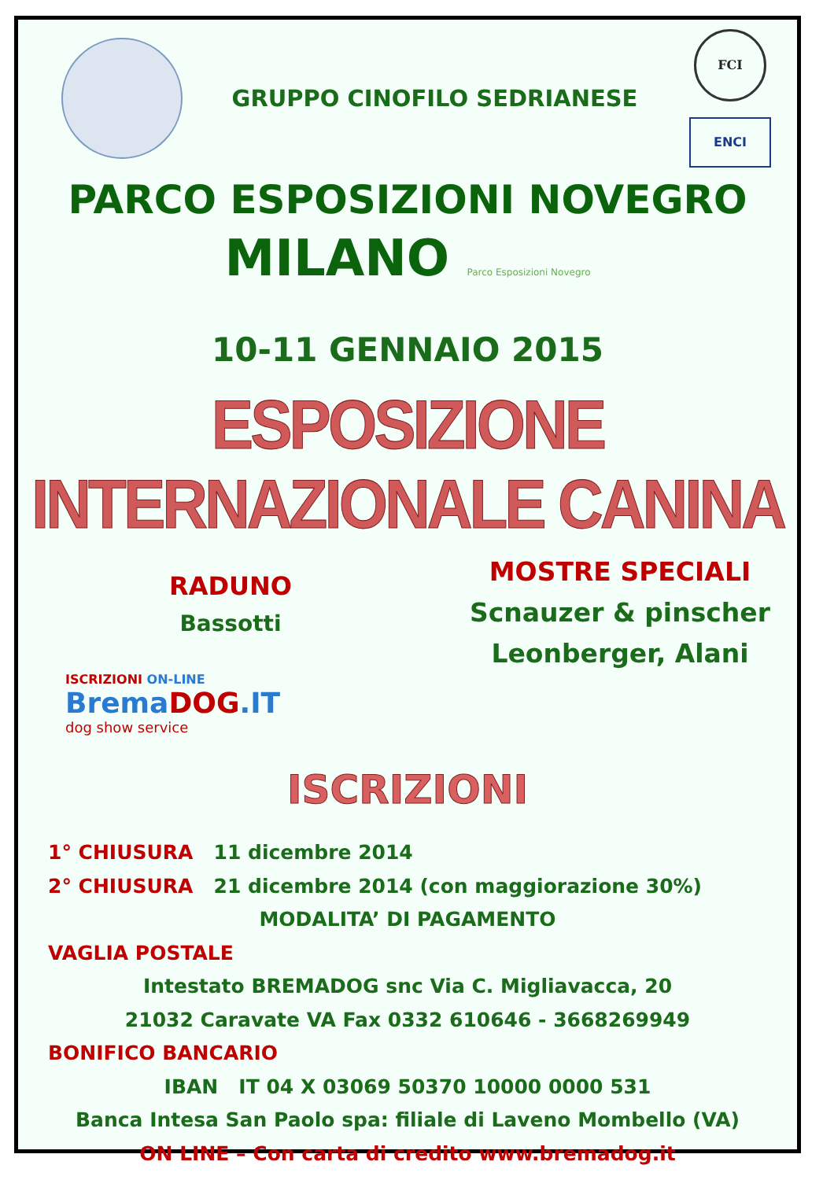GRUPPO CINOFILO SEDRIANESE
FCI
ENCI
PARCO ESPOSIZIONI NOVEGRO
MILANO Parco Esposizioni Novegro
10-11 GENNAIO 2015
ESPOSIZIONE INTERNAZIONALE CANINA
RADUNO
Bassotti
ISCRIZIONI ON-LINE
BremaDOG.IT
dog show service
MOSTRE SPECIALI
Scnauzer & pinscher
Leonberger, Alani
ISCRIZIONI
1° CHIUSURA 11 dicembre 2014
2° CHIUSURA 21 dicembre 2014 (con maggiorazione 30%)
MODALITA’ DI PAGAMENTO
VAGLIA POSTALE
Intestato BREMADOG snc Via C. Migliavacca, 20
21032 Caravate VA Fax 0332 610646 - 3668269949
BONIFICO BANCARIO
IBAN IT 04 X 03069 50370 10000 0000 531
Banca Intesa San Paolo spa: filiale di Laveno Mombello (VA)
ON LINE – Con carta di credito www.bremadog.it